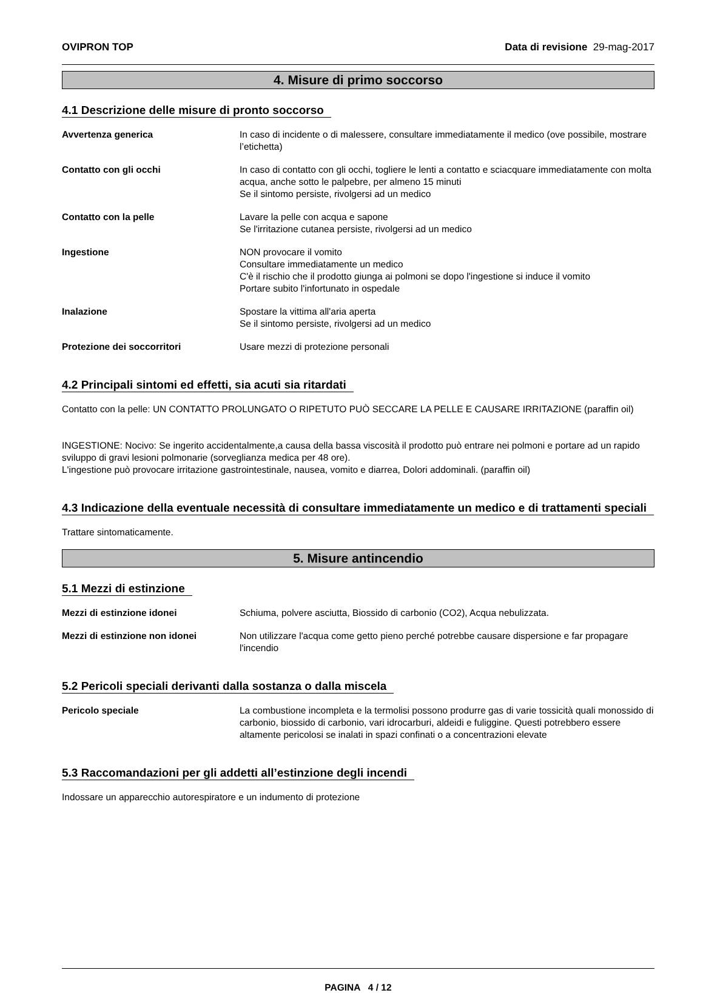OVIPRON TOP Data di revisione 29-mag-2017
4. Misure di primo soccorso
4.1 Descrizione delle misure di pronto soccorso
Avvertenza generica In caso di incidente o di malessere, consultare immediatamente il medico (ove possibile, mostrare l’etichetta)
Contatto con gli occhi In caso di contatto con gli occhi, togliere le lenti a contatto e sciacquare immediatamente con molta acqua, anche sotto le palpebre, per almeno 15 minuti
Se il sintomo persiste, rivolgersi ad un medico
Contatto con la pelle Lavare la pelle con acqua e sapone
Se l'irritazione cutanea persiste, rivolgersi ad un medico
Ingestione NON provocare il vomito
Consultare immediatamente un medico
C'è il rischio che il prodotto giunga ai polmoni se dopo l'ingestione si induce il vomito
Portare subito l'infortunato in ospedale
Inalazione Spostare la vittima all'aria aperta
Se il sintomo persiste, rivolgersi ad un medico
Protezione dei soccorritori Usare mezzi di protezione personali
4.2 Principali sintomi ed effetti, sia acuti sia ritardati
Contatto con la pelle: UN CONTATTO PROLUNGATO O RIPETUTO PUÒ SECCARE LA PELLE E CAUSARE IRRITAZIONE (paraffin oil)
INGESTIONE: Nocivo: Se ingerito accidentalmente,a causa della bassa viscosità il prodotto può entrare nei polmoni e portare ad un rapido sviluppo di gravi lesioni polmonarie (sorveglianza medica per 48 ore).
L'ingestione può provocare irritazione gastrointestinale, nausea, vomito e diarrea, Dolori addominali. (paraffin oil)
4.3 Indicazione della eventuale necessità di consultare immediatamente un medico e di trattamenti speciali
Trattare sintomaticamente.
5. Misure antincendio
5.1 Mezzi di estinzione
Mezzi di estinzione idonei Schiuma, polvere asciutta, Biossido di carbonio (CO2), Acqua nebulizzata.
Mezzi di estinzione non idonei Non utilizzare l'acqua come getto pieno perché potrebbe causare dispersione e far propagare l'incendio
5.2 Pericoli speciali derivanti dalla sostanza o dalla miscela
Pericolo speciale La combustione incompleta e la termolisi possono produrre gas di varie tossicità quali monossido di carbonio, biossido di carbonio, vari idrocarburi, aldeidi e fuliggine. Questi potrebbero essere altamente pericolosi se inalati in spazi confinati o a concentrazioni elevate
5.3 Raccomandazioni per gli addetti all’estinzione degli incendi
Indossare un apparecchio autorespiratore e un indumento di protezione
PAGINA 4 / 12